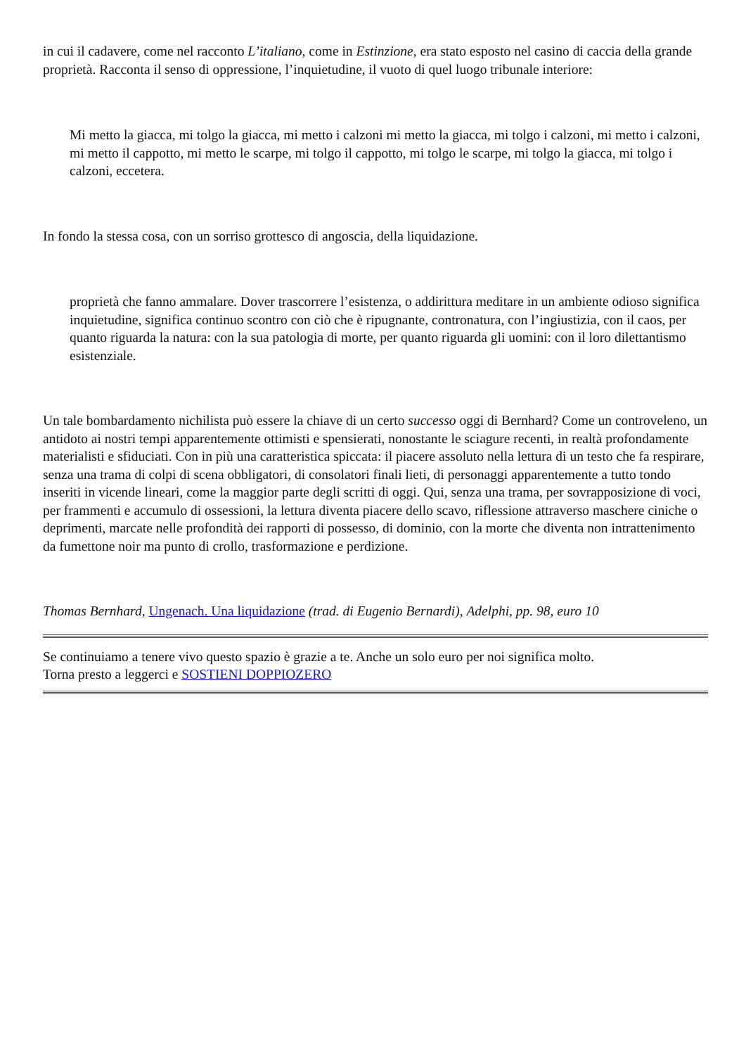in cui il cadavere, come nel racconto L’italiano, come in Estinzione, era stato esposto nel casino di caccia della grande proprietà. Racconta il senso di oppressione, l’inquietudine, il vuoto di quel luogo tribunale interiore:
Mi metto la giacca, mi tolgo la giacca, mi metto i calzoni mi metto la giacca, mi tolgo i calzoni, mi metto i calzoni, mi metto il cappotto, mi metto le scarpe, mi tolgo il cappotto, mi tolgo le scarpe, mi tolgo la giacca, mi tolgo i calzoni, eccetera.
In fondo la stessa cosa, con un sorriso grottesco di angoscia, della liquidazione.
proprietà che fanno ammalare. Dover trascorrere l’esistenza, o addirittura meditare in un ambiente odioso significa inquietudine, significa continuo scontro con ciò che è ripugnante, contronatura, con l’ingiustizia, con il caos, per quanto riguarda la natura: con la sua patologia di morte, per quanto riguarda gli uomini: con il loro dilettantismo esistenziale.
Un tale bombardamento nichilista può essere la chiave di un certo successo oggi di Bernhard? Come un controveleno, un antidoto ai nostri tempi apparentemente ottimisti e spensierati, nonostante le sciagure recenti, in realtà profondamente materialisti e sfiduciati. Con in più una caratteristica spiccata: il piacere assoluto nella lettura di un testo che fa respirare, senza una trama di colpi di scena obbligatori, di consolatori finali lieti, di personaggi apparentemente a tutto tondo inseriti in vicende lineari, come la maggior parte degli scritti di oggi. Qui, senza una trama, per sovrapposizione di voci, per frammenti e accumulo di ossessioni, la lettura diventa piacere dello scavo, riflessione attraverso maschere ciniche o deprimenti, marcate nelle profondità dei rapporti di possesso, di dominio, con la morte che diventa non intrattenimento da fumettone noir ma punto di crollo, trasformazione e perdizione.
Thomas Bernhard, Ungenach. Una liquidazione (trad. di Eugenio Bernardi), Adelphi, pp. 98, euro 10
Se continuiamo a tenere vivo questo spazio è grazie a te. Anche un solo euro per noi significa molto.
Torna presto a leggerci e SOSTIENI DOPPIOZERO